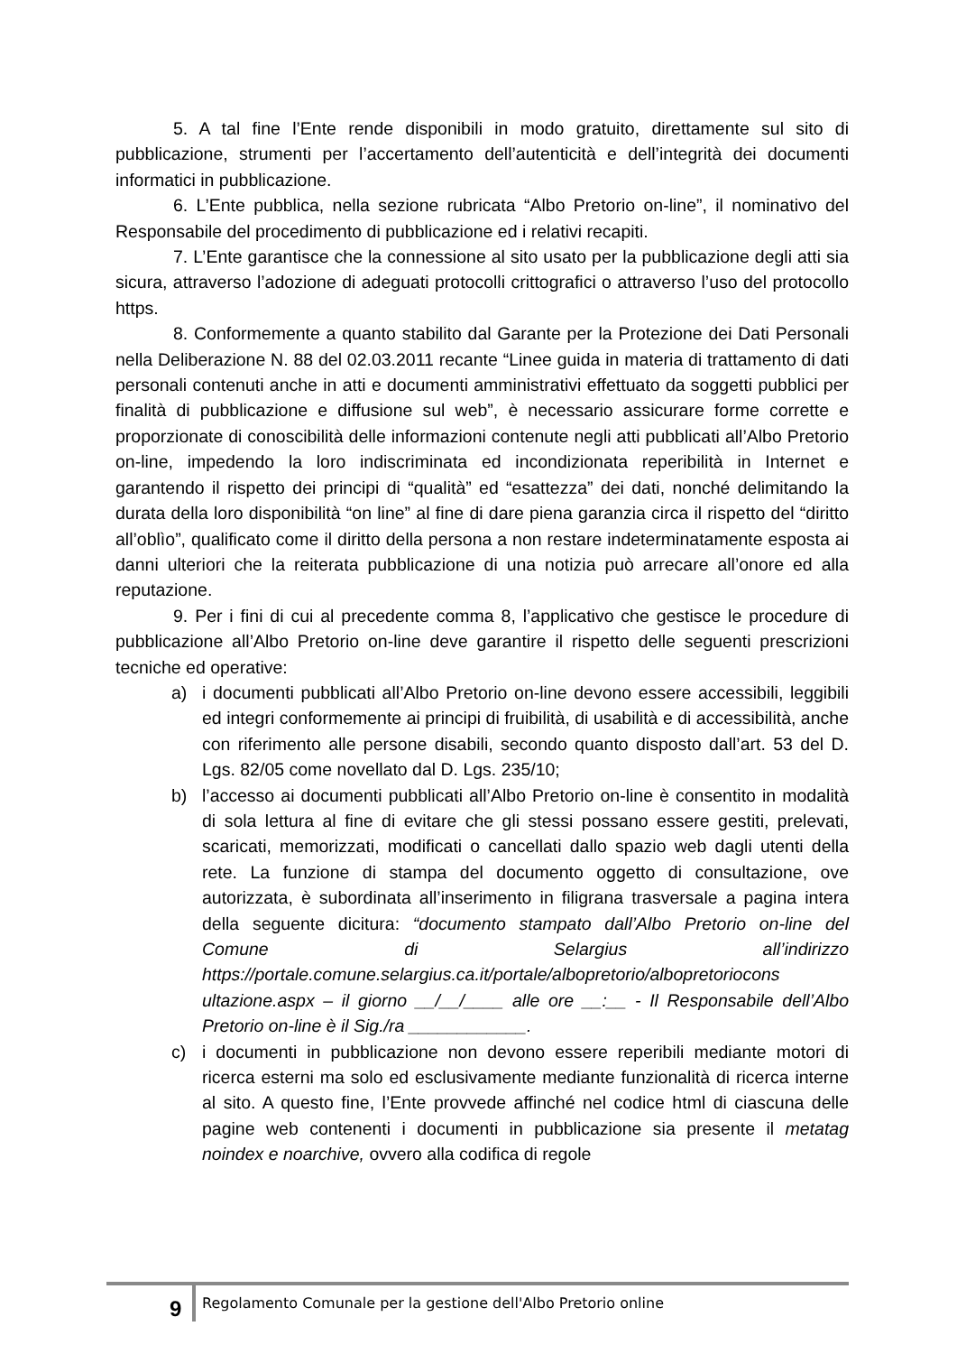5. A tal fine l’Ente rende disponibili in modo gratuito, direttamente sul sito di pubblicazione, strumenti per l’accertamento dell’autenticità e dell’integrità dei documenti informatici in pubblicazione.
6. L’Ente pubblica, nella sezione rubricata “Albo Pretorio on-line”, il nominativo del Responsabile del procedimento di pubblicazione ed i relativi recapiti.
7. L’Ente garantisce che la connessione al sito usato per la pubblicazione degli atti sia sicura, attraverso l’adozione di adeguati protocolli crittografici o attraverso l’uso del protocollo https.
8. Conformemente a quanto stabilito dal Garante per la Protezione dei Dati Personali nella Deliberazione N. 88 del 02.03.2011 recante “Linee guida in materia di trattamento di dati personali contenuti anche in atti e documenti amministrativi effettuato da soggetti pubblici per finalità di pubblicazione e diffusione sul web”, è necessario assicurare forme corrette e proporzionate di conoscibilità delle informazioni contenute negli atti pubblicati all’Albo Pretorio on-line, impedendo la loro indiscriminata ed incondizionata reperibilità in Internet e garantendo il rispetto dei principi di “qualità” ed “esattezza” dei dati, nonché delimitando la durata della loro disponibilità “on line” al fine di dare piena garanzia circa il rispetto del “diritto all’oblìo”, qualificato come il diritto della persona a non restare indeterminatamente esposta ai danni ulteriori che la reiterata pubblicazione di una notizia può arrecare all’onore ed alla reputazione.
9. Per i fini di cui al precedente comma 8, l’applicativo che gestisce le procedure di pubblicazione all’Albo Pretorio on-line deve garantire il rispetto delle seguenti prescrizioni tecniche ed operative:
a) i documenti pubblicati all’Albo Pretorio on-line devono essere accessibili, leggibili ed integri conformemente ai principi di fruibilità, di usabilità e di accessibilità, anche con riferimento alle persone disabili, secondo quanto disposto dall’art. 53 del D. Lgs. 82/05 come novellato dal D. Lgs. 235/10;
b) l’accesso ai documenti pubblicati all’Albo Pretorio on-line è consentito in modalità di sola lettura al fine di evitare che gli stessi possano essere gestiti, prelevati, scaricati, memorizzati, modificati o cancellati dallo spazio web dagli utenti della rete. La funzione di stampa del documento oggetto di consultazione, ove autorizzata, è subordinata all’inserimento in filigrana trasversale a pagina intera della seguente dicitura: “documento stampato dall’Albo Pretorio on-line del Comune di Selargius all’indirizzo https://portale.comune.selargius.ca.it/portale/albopretorio/albopretoriocons ultazione.aspx – il giorno __/__/____ alle ore __:__ - Il Responsabile dell’Albo Pretorio on-line è il Sig./ra ____________.
c) i documenti in pubblicazione non devono essere reperibili mediante motori di ricerca esterni ma solo ed esclusivamente mediante funzionalità di ricerca interne al sito. A questo fine, l’Ente provvede affinché nel codice html di ciascuna delle pagine web contenenti i documenti in pubblicazione sia presente il metatag noindex e noarchive, ovvero alla codifica di regole
9 Regolamento Comunale per la gestione dell'Albo Pretorio online